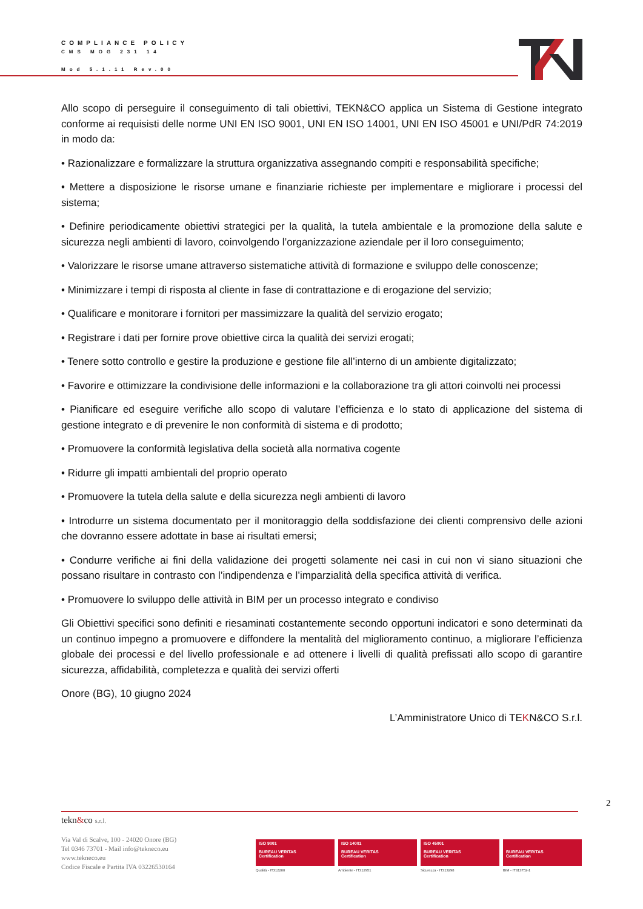COMPLIANCE POLICY
CMS MOG 231 14
Mod 5.1.11 Rev.00
Allo scopo di perseguire il conseguimento di tali obiettivi, TEKN&CO applica un Sistema di Gestione integrato conforme ai requisisti delle norme UNI EN ISO 9001, UNI EN ISO 14001, UNI EN ISO 45001 e UNI/PdR 74:2019 in modo da:
• Razionalizzare e formalizzare la struttura organizzativa assegnando compiti e responsabilità specifiche;
• Mettere a disposizione le risorse umane e finanziarie richieste per implementare e migliorare i processi del sistema;
• Definire periodicamente obiettivi strategici per la qualità, la tutela ambientale e la promozione della salute e sicurezza negli ambienti di lavoro, coinvolgendo l’organizzazione aziendale per il loro conseguimento;
• Valorizzare le risorse umane attraverso sistematiche attività di formazione e sviluppo delle conoscenze;
• Minimizzare i tempi di risposta al cliente in fase di contrattazione e di erogazione del servizio;
• Qualificare e monitorare i fornitori per massimizzare la qualità del servizio erogato;
• Registrare i dati per fornire prove obiettive circa la qualità dei servizi erogati;
• Tenere sotto controllo e gestire la produzione e gestione file all’interno di un ambiente digitalizzato;
• Favorire e ottimizzare la condivisione delle informazioni e la collaborazione tra gli attori coinvolti nei processi
• Pianificare ed eseguire verifiche allo scopo di valutare l’efficienza e lo stato di applicazione del sistema di gestione integrato e di prevenire le non conformità di sistema e di prodotto;
• Promuovere la conformità legislativa della società alla normativa cogente
• Ridurre gli impatti ambientali del proprio operato
• Promuovere la tutela della salute e della sicurezza negli ambienti di lavoro
• Introdurre un sistema documentato per il monitoraggio della soddisfazione dei clienti comprensivo delle azioni che dovranno essere adottate in base ai risultati emersi;
• Condurre verifiche ai fini della validazione dei progetti solamente nei casi in cui non vi siano situazioni che possano risultare in contrasto con l’indipendenza e l’imparzialità della specifica attività di verifica.
• Promuovere lo sviluppo delle attività in BIM per un processo integrato e condiviso
Gli Obiettivi specifici sono definiti e riesaminati costantemente secondo opportuni indicatori e sono determinati da un continuo impegno a promuovere e diffondere la mentalità del miglioramento continuo, a migliorare l’efficienza globale dei processi e del livello professionale e ad ottenere i livelli di qualità prefissati allo scopo di garantire sicurezza, affidabilità, completezza e qualità dei servizi offerti
Onore (BG), 10 giugno 2024
L’Amministratore Unico di TEKN&CO S.r.l.
2
tekn&co s.r.l.
Via Val di Scalve, 100 - 24020 Onore (BG)
Tel 0346 73701 - Mail info@tekneco.eu
www.tekneco.eu
Codice Fiscale e Partita IVA 03226530164
ISO 9001
BUREAU VERITAS
Certification
Qualità - IT312200
ISO 14001
BUREAU VERITAS
Certification
Ambiente - IT312951
ISO 45001
BUREAU VERITAS
Certification
Sicurezza - IT313298
BUREAU VERITAS
Certification
BIM - IT313752-1